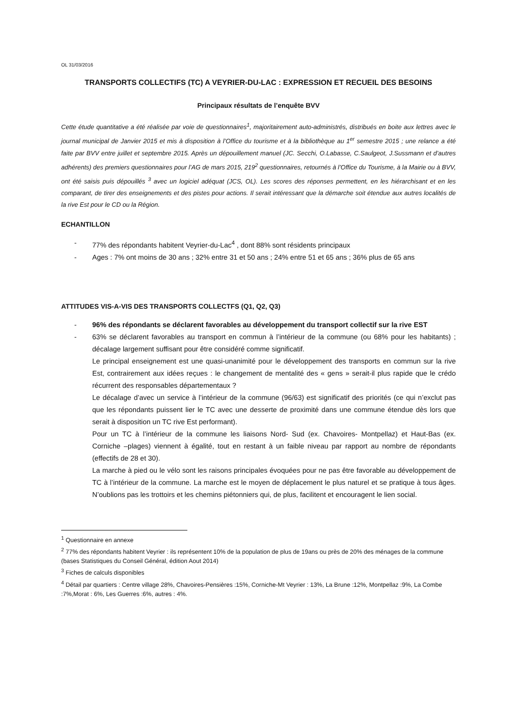OL 31/03/2016
TRANSPORTS COLLECTIFS (TC) A VEYRIER-DU-LAC : EXPRESSION ET RECUEIL DES BESOINS
Principaux résultats de l’enquête BVV
Cette étude quantitative a été réalisée par voie de questionnaires<sup>1</sup>, majoritairement auto-administrés, distribués en boite aux lettres avec le journal municipal de Janvier 2015 et mis à disposition à l’Office du tourisme et à la bibliothèque au 1<sup>er</sup> semestre 2015 ; une relance a été faite par BVV entre juillet et septembre 2015. Après un dépouillement manuel (JC. Secchi, O.Labasse, C.Saulgeot, J.Sussmann et d’autres adhérents) des premiers questionnaires pour l’AG de mars 2015, 219<sup>2</sup> questionnaires, retournés à l’Office du Tourisme, à la Mairie ou à BVV, ont été saisis puis dépouillés <sup>3</sup> avec un logiciel adéquat (JCS, OL). Les scores des réponses permettent, en les hiérarchisant et en les comparant, de tirer des enseignements et des pistes pour actions. Il serait intéressant que la démarche soit étendue aux autres localités de la rive Est pour le CD ou la Région.
ECHANTILLON
- 77% des répondants habitent Veyrier-du-Lac<sup>4</sup> , dont 88% sont résidents principaux
- Ages : 7% ont moins de 30 ans ; 32% entre 31 et 50 ans ; 24% entre 51 et 65 ans ; 36% plus de 65 ans
ATTITUDES VIS-A-VIS DES TRANSPORTS COLLECTFS (Q1, Q2, Q3)
- 96% des répondants se déclarent favorables au développement du transport collectif sur la rive EST
- 63% se déclarent favorables au transport en commun à l’intérieur de la commune (ou 68% pour les habitants) ; décalage largement suffisant pour être considéré comme significatif.
Le principal enseignement est une quasi-unanimité pour le développement des transports en commun sur la rive Est, contrairement aux idées reçues : le changement de mentalité des « gens » serait-il plus rapide que le crédo récurrent des responsables départementaux ?
Le décalage d’avec un service à l’intérieur de la commune (96/63) est significatif des priorités (ce qui n’exclut pas que les répondants puissent lier le TC avec une desserte de proximité dans une commune étendue dès lors que serait à disposition un TC rive Est performant).
Pour un TC à l’intérieur de la commune les liaisons Nord- Sud (ex. Chavoires- Montpellaz) et Haut-Bas (ex. Corniche –plages) viennent à égalité, tout en restant à un faible niveau par rapport au nombre de répondants (effectifs de 28 et 30).
La marche à pied ou le vélo sont les raisons principales évoquées pour ne pas être favorable au développement de TC à l’intérieur de la commune. La marche est le moyen de déplacement le plus naturel et se pratique à tous âges. N’oublions pas les trottoirs et les chemins piétonniers qui, de plus, facilitent et encouragent le lien social.
<sup>1</sup> Questionnaire en annexe
<sup>2</sup> 77% des répondants habitent Veyrier : ils représentent 10% de la population de plus de 19ans ou près de 20% des ménages de la commune (bases Statistiques du Conseil Général, édition Aout 2014)
<sup>3</sup> Fiches de calculs disponibles
<sup>4</sup> Détail par quartiers : Centre village 28%, Chavoires-Pensières :15%, Corniche-Mt Veyrier : 13%, La Brune :12%, Montpellaz :9%, La Combe :7%,Morat : 6%, Les Guerres :6%, autres : 4%.